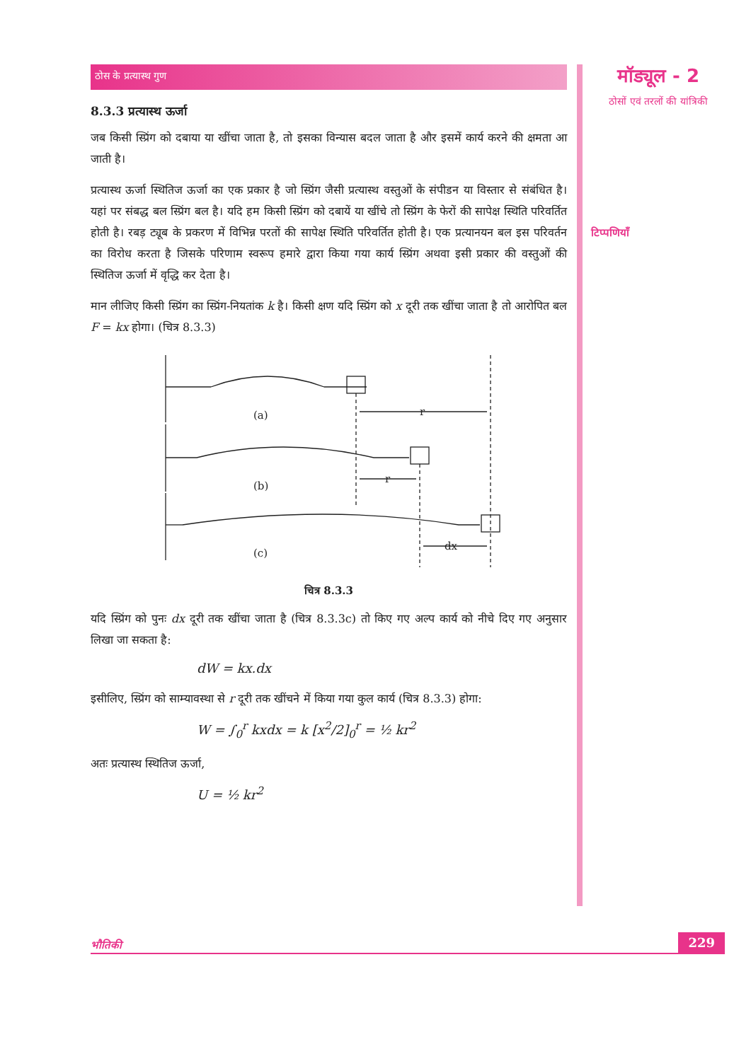ठोस के प्रत्यास्थ गुण
8.3.3 प्रत्यास्थ ऊर्जा
जब किसी स्प्रिंग को दबाया या खींचा जाता है, तो इसका विन्यास बदल जाता है और इसमें कार्य करने की क्षमता आ जाती है।
प्रत्यास्थ ऊर्जा स्थितिज ऊर्जा का एक प्रकार है जो स्प्रिंग जैसी प्रत्यास्थ वस्तुओं के संपीडन या विस्तार से संबंधित है। यहां पर संबद्ध बल स्प्रिंग बल है। यदि हम किसी स्प्रिंग को दबायें या खींचे तो स्प्रिंग के फेरों की सापेक्ष स्थिति परिवर्तित होती है। रबड़ ट्यूब के प्रकरण में विभिन्न परतों की सापेक्ष स्थिति परिवर्तित होती है। एक प्रत्यानयन बल इस परिवर्तन का विरोध करता है जिसके परिणाम स्वरूप हमारे द्वारा किया गया कार्य स्प्रिंग अथवा इसी प्रकार की वस्तुओं की स्थितिज ऊर्जा में वृद्धि कर देता है।
मान लीजिए किसी स्प्रिंग का स्प्रिंग-नियतांक k है। किसी क्षण यदि स्प्रिंग को x दूरी तक खींचा जाता है तो आरोपित बल F = kx होगा। (चित्र 8.3.3)
(a)
(b)
(c)
r
r
dx
चित्र 8.3.3
यदि स्प्रिंग को पुनः dx दूरी तक खींचा जाता है (चित्र 8.3.3c) तो किए गए अल्प कार्य को नीचे दिए गए अनुसार लिखा जा सकता है:
dW = kx.dx
इसीलिए, स्प्रिंग को साम्यावस्था से r दूरी तक खींचने में किया गया कुल कार्य (चित्र 8.3.3) होगा:
W = ∫<sub>0</sub><sup>r</sup> kxdx = k [x<sup>2</sup>/2]<sub>0</sub><sup>r</sup> = ½ kr<sup>2</sup>
अतः प्रत्यास्थ स्थितिज ऊर्जा,
U = ½ kr<sup>2</sup>
मॉड्यूल - 2
ठोसों एवं तरलों की यांत्रिकी
टिप्पणियाँ
भौतिकी 229